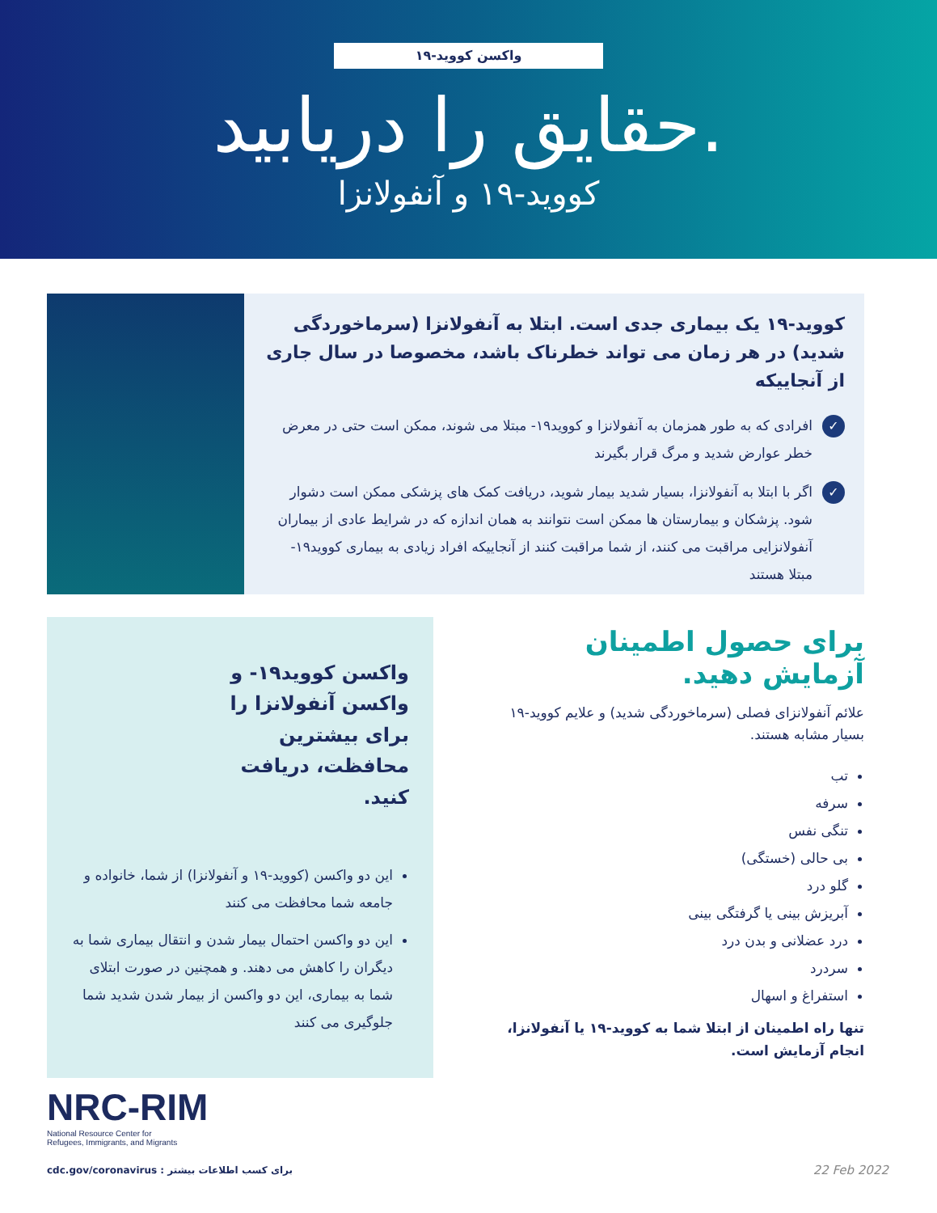واکسن کووید-۱۹
حقایق را دریابید.
کووید-۱۹ و آنفولانزا
کووید-۱۹ یک بیماری جدی است. ابتلا به آنفولانزا (سرماخوردگی شدید) در هر زمان می تواند خطرناک باشد، مخصوصا در سال جاری از آنجاییکه
✓ افرادی که به طور همزمان به آنفولانزا و کووید۱۹- مبتلا می شوند، ممکن است حتی در معرض خطر عوارض شدید و مرگ قرار بگیرند
✓ اگر با ابتلا به آنفولانزا، بسیار شدید بیمار شوید، دریافت کمک های پزشکی ممکن است دشوار شود. پزشکان و بیمارستان ها ممکن است نتوانند به همان اندازه که در شرایط عادی از بیماران آنفولانزایی مراقبت می کنند، از شما مراقبت کنند از آنجاییکه افراد زیادی به بیماری کووید۱۹- مبتلا هستند
واکسن کووید۱۹- و واکسن آنفولانزا را برای بیشترین محافظت، دریافت کنید.
این دو واکسن (کووید-۱۹ و آنفولانزا) از شما، خانواده و جامعه شما محافظت می کنند
این دو واکسن احتمال بیمار شدن و انتقال بیماری شما به دیگران را کاهش می دهند. و همچنین در صورت ابتلای شما به بیماری، این دو واکسن از بیمار شدن شدید شما جلوگیری می کنند
برای حصول اطمینان آزمایش دهید.
علائم آنفولانزای فصلی (سرماخوردگی شدید) و علایم کووید-۱۹ بسیار مشابه هستند.
تب
سرفه
تنگی نفس
بی حالی (خستگی)
گلو درد
آبریزش بینی یا گرفتگی بینی
درد عضلانی و بدن درد
سردرد
استفراغ و اسهال
تنها راه اطمینان از ابتلا شما به کووید-۱۹ یا آنفولانزا، انجام آزمایش است.
NRC-RIM
National Resource Center for
Refugees, Immigrants, and Migrants
cdc.gov/coronavirus : برای کسب اطلاعات بیشتر
22 Feb 2022